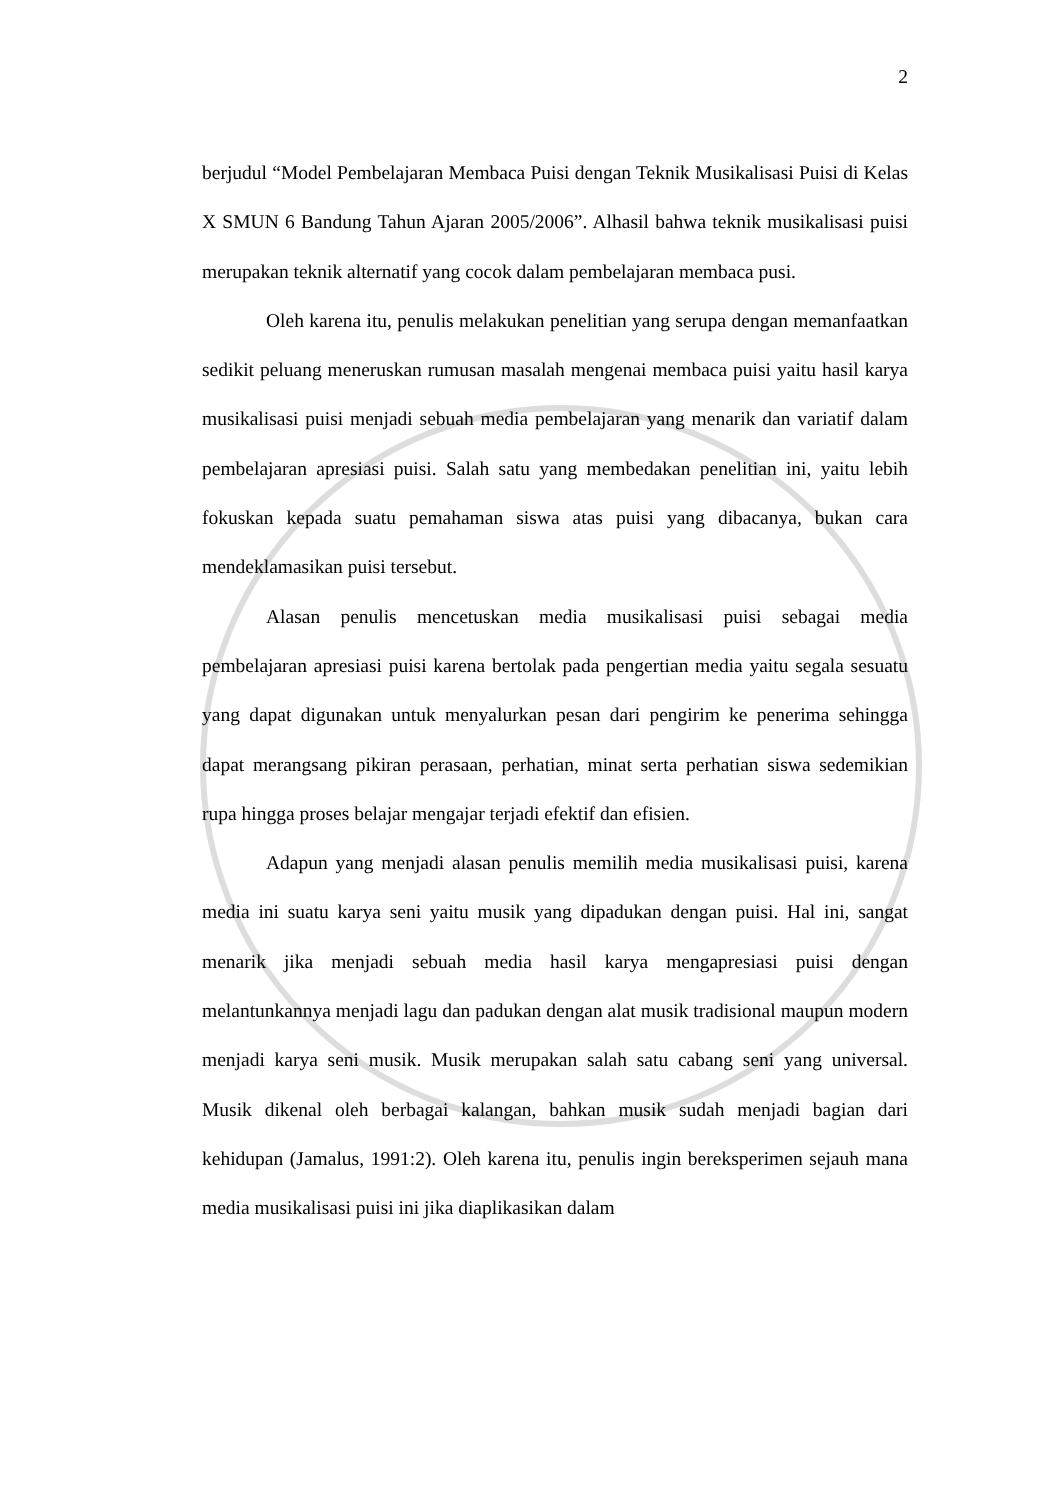2
berjudul “Model Pembelajaran Membaca Puisi dengan Teknik Musikalisasi Puisi di Kelas X SMUN 6 Bandung Tahun Ajaran 2005/2006”. Alhasil bahwa teknik musikalisasi puisi merupakan teknik alternatif yang cocok dalam pembelajaran membaca pusi.
Oleh karena itu, penulis melakukan penelitian yang serupa dengan memanfaatkan sedikit peluang meneruskan rumusan masalah mengenai membaca puisi yaitu hasil karya musikalisasi puisi menjadi sebuah media pembelajaran yang menarik dan variatif dalam pembelajaran apresiasi puisi. Salah satu yang membedakan penelitian ini, yaitu lebih fokuskan kepada suatu pemahaman siswa atas puisi yang dibacanya, bukan cara mendeklamasikan puisi tersebut.
Alasan penulis mencetuskan media musikalisasi puisi sebagai media pembelajaran apresiasi puisi karena bertolak pada pengertian media yaitu segala sesuatu yang dapat digunakan untuk menyalurkan pesan dari pengirim ke penerima sehingga dapat merangsang pikiran perasaan, perhatian, minat serta perhatian siswa sedemikian rupa hingga proses belajar mengajar terjadi efektif dan efisien.
Adapun yang menjadi alasan penulis memilih media musikalisasi puisi, karena media ini suatu karya seni yaitu musik yang dipadukan dengan puisi. Hal ini, sangat menarik jika menjadi sebuah media hasil karya mengapresiasi puisi dengan melantunkannya menjadi lagu dan padukan dengan alat musik tradisional maupun modern menjadi karya seni musik. Musik merupakan salah satu cabang seni yang universal. Musik dikenal oleh berbagai kalangan, bahkan musik sudah menjadi bagian dari kehidupan (Jamalus, 1991:2). Oleh karena itu, penulis ingin bereksperimen sejauh mana media musikalisasi puisi ini jika diaplikasikan dalam